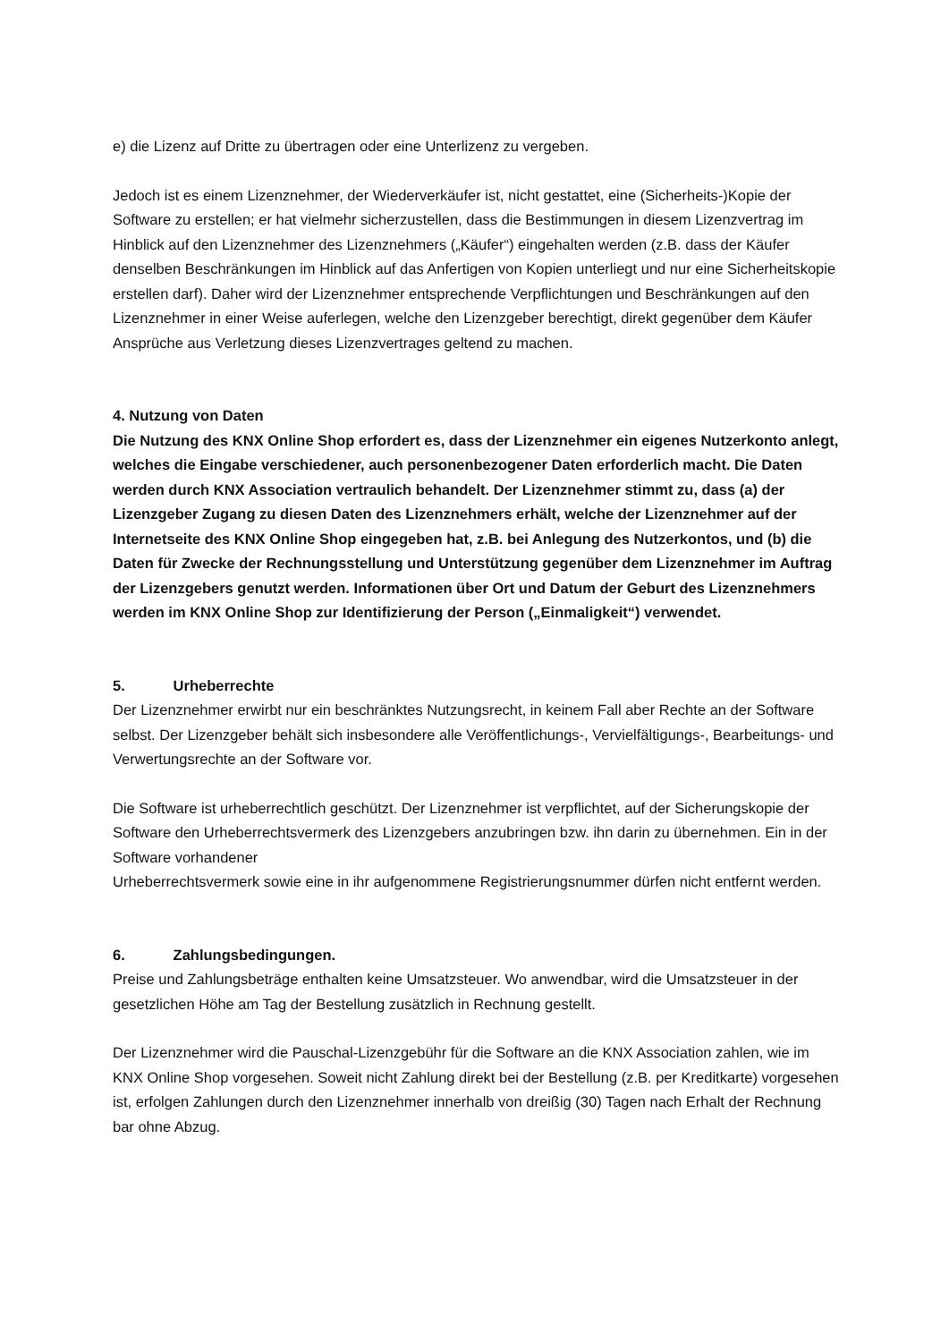e) die Lizenz auf Dritte zu übertragen oder eine Unterlizenz zu vergeben.
Jedoch ist es einem Lizenznehmer, der Wiederverkäufer ist, nicht gestattet, eine (Sicherheits-)Kopie der Software zu erstellen; er hat vielmehr sicherzustellen, dass die Bestimmungen in diesem Lizenzvertrag im Hinblick auf den Lizenznehmer des Lizenznehmers („Käufer“) eingehalten werden (z.B. dass der Käufer denselben Beschränkungen im Hinblick auf das Anfertigen von Kopien unterliegt und nur eine Sicherheitskopie erstellen darf). Daher wird der Lizenznehmer entsprechende Verpflichtungen und Beschränkungen auf den Lizenznehmer in einer Weise auferlegen, welche den Lizenzgeber berechtigt, direkt gegenüber dem Käufer Ansprüche aus Verletzung dieses Lizenzvertrages geltend zu machen.
4. Nutzung von Daten
Die Nutzung des KNX Online Shop erfordert es, dass der Lizenznehmer ein eigenes Nutzerkonto anlegt, welches die Eingabe verschiedener, auch personenbezogener Daten erforderlich macht. Die Daten werden durch KNX Association vertraulich behandelt. Der Lizenznehmer stimmt zu, dass (a) der Lizenzgeber Zugang zu diesen Daten des Lizenznehmers erhält, welche der Lizenznehmer auf der Internetseite des KNX Online Shop eingegeben hat, z.B. bei Anlegung des Nutzerkontos, und (b) die Daten für Zwecke der Rechnungsstellung und Unterstützung gegenüber dem Lizenznehmer im Auftrag der Lizenzgebers genutzt werden. Informationen über Ort und Datum der Geburt des Lizenznehmers werden im KNX Online Shop zur Identifizierung der Person („Einmaligkeit“) verwendet.
5. Urheberrechte
Der Lizenznehmer erwirbt nur ein beschränktes Nutzungsrecht, in keinem Fall aber Rechte an der Software selbst. Der Lizenzgeber behält sich insbesondere alle Veröffentlichungs-, Vervielfältigungs-, Bearbeitungs- und Verwertungsrechte an der Software vor.
Die Software ist urheberrechtlich geschützt. Der Lizenznehmer ist verpflichtet, auf der Sicherungskopie der Software den Urheberrechtsvermerk des Lizenzgebers anzubringen bzw. ihn darin zu übernehmen. Ein in der Software vorhandener
Urheberrechtsvermerk sowie eine in ihr aufgenommene Registrierungsnummer dürfen nicht entfernt werden.
6. Zahlungsbedingungen.
Preise und Zahlungsbeträge enthalten keine Umsatzsteuer. Wo anwendbar, wird die Umsatzsteuer in der gesetzlichen Höhe am Tag der Bestellung zusätzlich in Rechnung gestellt.
Der Lizenznehmer wird die Pauschal-Lizenzgebühr für die Software an die KNX Association zahlen, wie im KNX Online Shop vorgesehen. Soweit nicht Zahlung direkt bei der Bestellung (z.B. per Kreditkarte) vorgesehen ist, erfolgen Zahlungen durch den Lizenznehmer innerhalb von dreißig (30) Tagen nach Erhalt der Rechnung bar ohne Abzug.